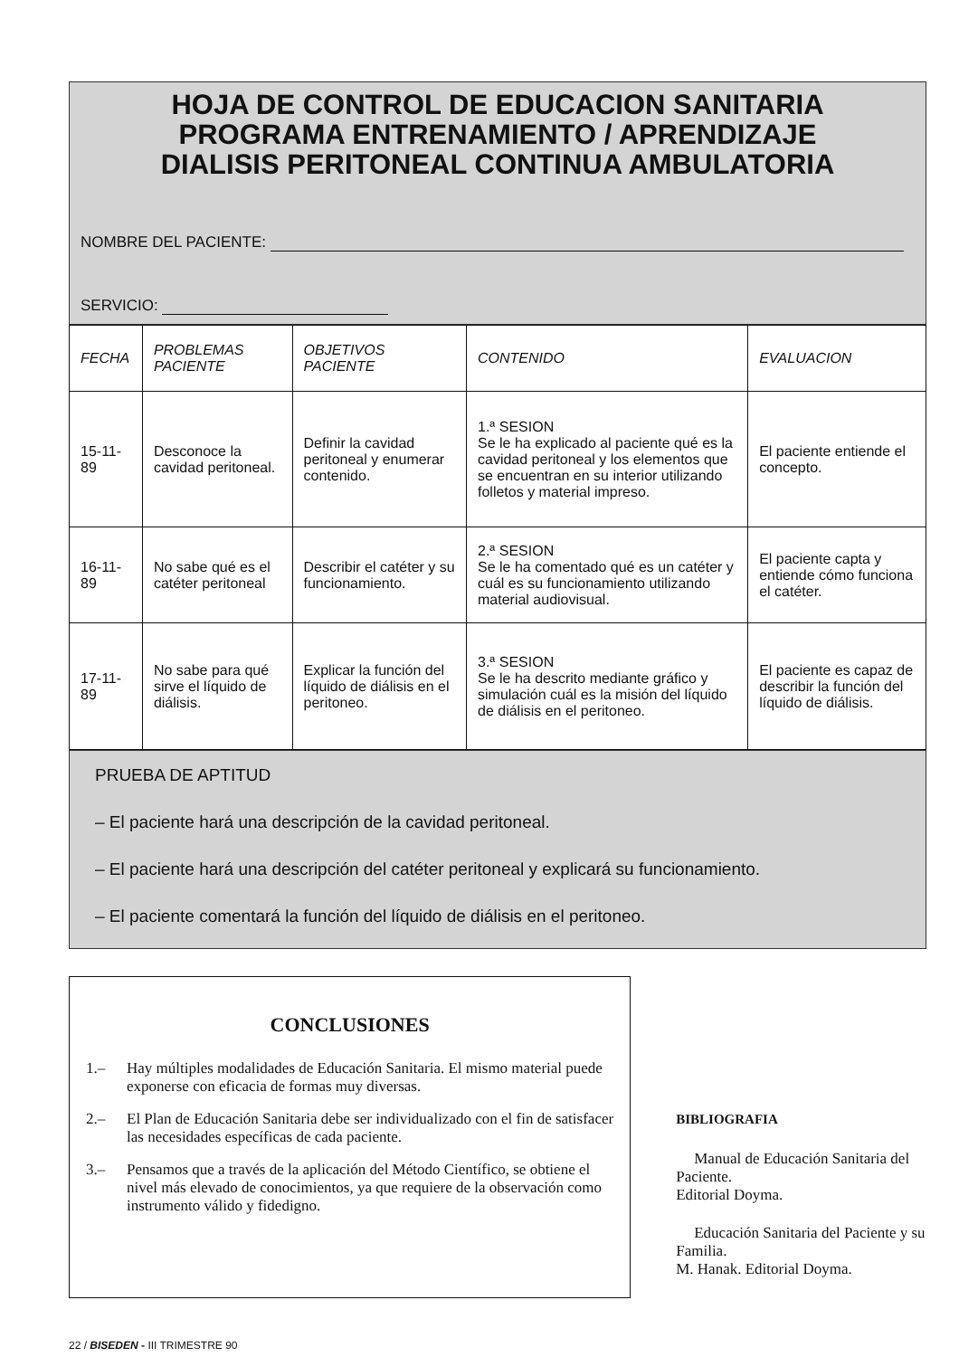HOJA DE CONTROL DE EDUCACION SANITARIA
PROGRAMA ENTRENAMIENTO / APRENDIZAJE
DIALISIS PERITONEAL CONTINUA AMBULATORIA
NOMBRE DEL PACIENTE:
SERVICIO:
| FECHA | PROBLEMAS PACIENTE | OBJETIVOS PACIENTE | CONTENIDO | EVALUACION |
| --- | --- | --- | --- | --- |
| 15-11-89 | Desconoce la cavidad peritoneal. | Definir la cavidad peritoneal y enumerar contenido. | 1.ª SESION Se le ha explicado al paciente qué es la cavidad peritoneal y los elementos que se encuentran en su interior utilizando folletos y material impreso. | El paciente entiende el concepto. |
| 16-11-89 | No sabe qué es el catéter peritoneal | Describir el catéter y su funcionamiento. | 2.ª SESION Se le ha comentado qué es un catéter y cuál es su funcionamiento utilizando material audiovisual. | El paciente capta y entiende cómo funciona el catéter. |
| 17-11-89 | No sabe para qué sirve el líquido de diálisis. | Explicar la función del líquido de diálisis en el peritoneo. | 3.ª SESION Se le ha descrito mediante gráfico y simulación cuál es la misión del líquido de diálisis en el peritoneo. | El paciente es capaz de describir la función del líquido de diálisis. |
PRUEBA DE APTITUD
– El paciente hará una descripción de la cavidad peritoneal.
– El paciente hará una descripción del catéter peritoneal y explicará su funcionamiento.
– El paciente comentará la función del líquido de diálisis en el peritoneo.
CONCLUSIONES
1.– Hay múltiples modalidades de Educación Sanitaria. El mismo material puede exponerse con eficacia de formas muy diversas.
2.– El Plan de Educación Sanitaria debe ser individualizado con el fin de satisfacer las necesidades específicas de cada paciente.
3.– Pensamos que a través de la aplicación del Método Científico, se obtiene el nivel más elevado de conocimientos, ya que requiere de la observación como instrumento válido y fidedigno.
BIBLIOGRAFIA
Manual de Educación Sanitaria del Paciente.
Editorial Doyma.
Educación Sanitaria del Paciente y su Familia.
M. Hanak. Editorial Doyma.
22 / BISEDEN - III TRIMESTRE 90